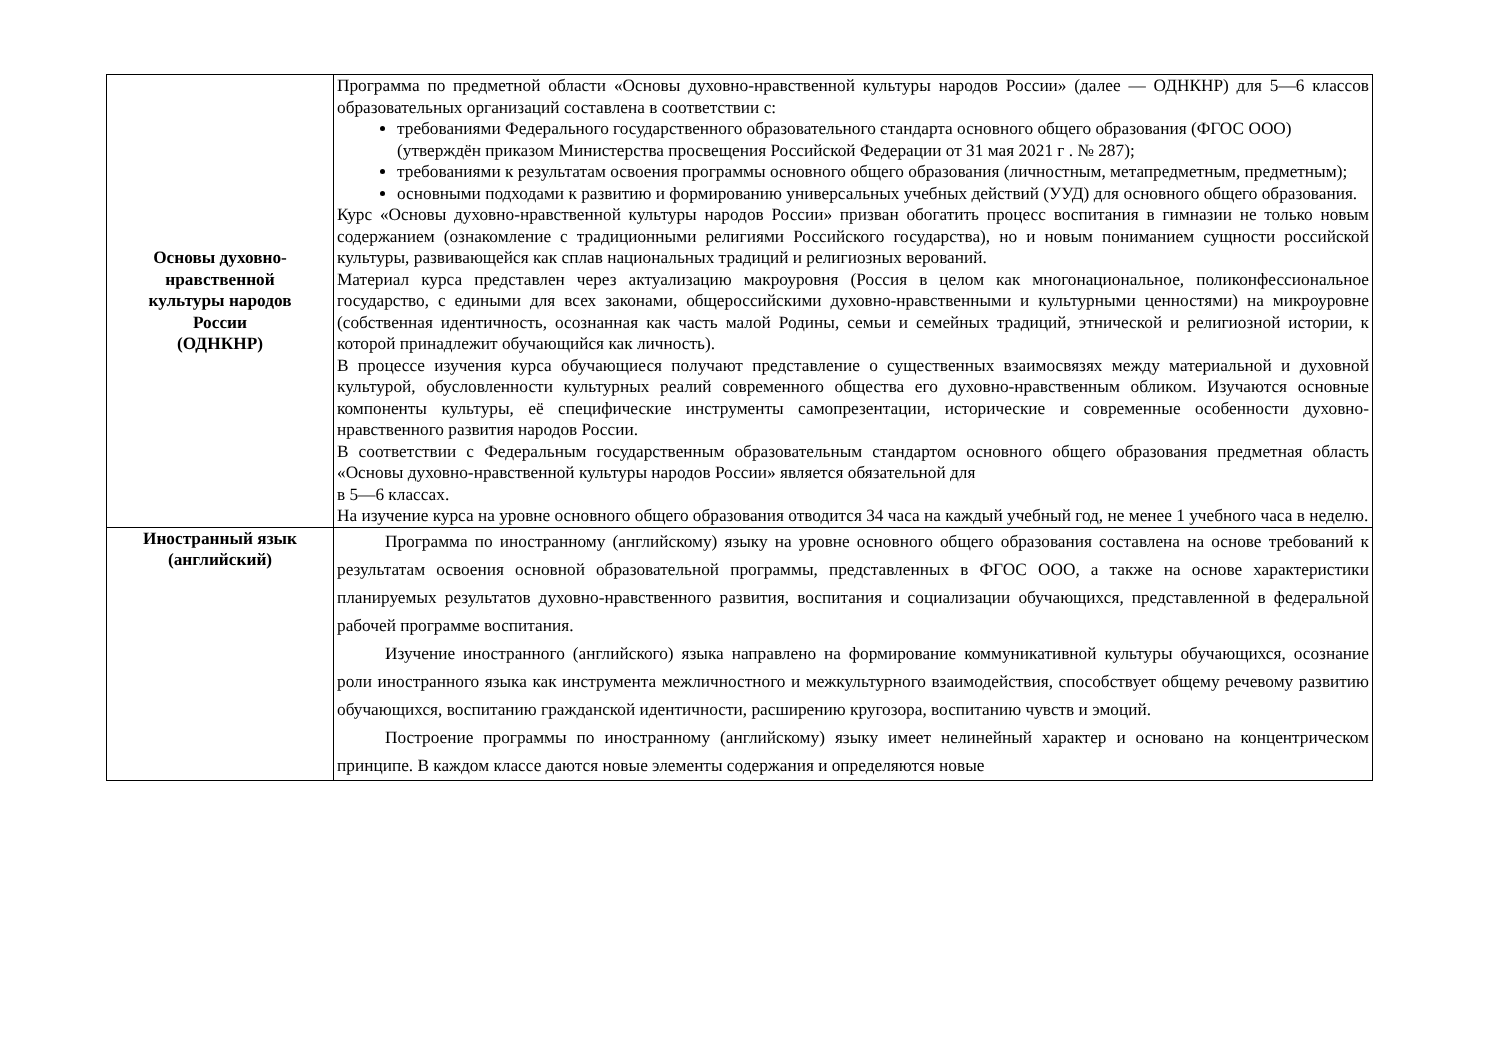| Основы духовно- нравственной культуры народов России (ОДНКНР) | Программа по предметной области «Основы духовно-нравственной культуры народов России» (далее — ОДНКНР) для 5—6 классов образовательных организаций составлена в соответствии с: требованиями Федерального государственного образовательного стандарта основного общего образования (ФГОС ООО) (утверждён приказом Министерства просвещения Российской Федерации от 31 мая 2021 г . № 287); требованиями к результатам освоения программы основного общего образования (личностным, метапредметным, предметным); основными подходами к развитию и формированию универсальных учебных действий (УУД) для основного общего образования. Курс «Основы духовно-нравственной культуры народов России» призван обогатить процесс воспитания в гимназии не только новым содержанием (ознакомление с традиционными религиями Российского государства), но и новым пониманием сущности российской культуры, развивающейся как сплав национальных традиций и религиозных верований. Материал курса представлен через актуализацию макроуровня (Россия в целом как многонациональное, поликонфессиональное государство, с едиными для всех законами, общероссийскими духовно-нравственными и культурными ценностями) на микроуровне (собственная идентичность, осознанная как часть малой Родины, семьи и семейных традиций, этнической и религиозной истории, к которой принадлежит обучающийся как личность). В процессе изучения курса обучающиеся получают представление о существенных взаимосвязях между материальной и духовной культурой, обусловленности культурных реалий современного общества его духовно-нравственным обликом. Изучаются основные компоненты культуры, её специфические инструменты самопрезентации, исторические и современные особенности духовно-нравственного развития народов России. В соответствии с Федеральным государственным образовательным стандартом основного общего образования предметная область «Основы духовно-нравственной культуры народов России» является обязательной для в 5—6 классах. На изучение курса на уровне основного общего образования отводится 34 часа на каждый учебный год, не менее 1 учебного часа в неделю. |
| Иностранный язык (английский) | Программа по иностранному (английскому) языку на уровне основного общего образования составлена на основе требований к результатам освоения основной образовательной программы, представленных в ФГОС ООО, а также на основе характеристики планируемых результатов духовно-нравственного развития, воспитания и социализации обучающихся, представленной в федеральной рабочей программе воспитания. Изучение иностранного (английского) языка направлено на формирование коммуникативной культуры обучающихся, осознание роли иностранного языка как инструмента межличностного и межкультурного взаимодействия, способствует общему речевому развитию обучающихся, воспитанию гражданской идентичности, расширению кругозора, воспитанию чувств и эмоций. Построение программы по иностранному (английскому) языку имеет нелинейный характер и основано на концентрическом принципе. В каждом классе даются новые элементы содержания и определяются новые |